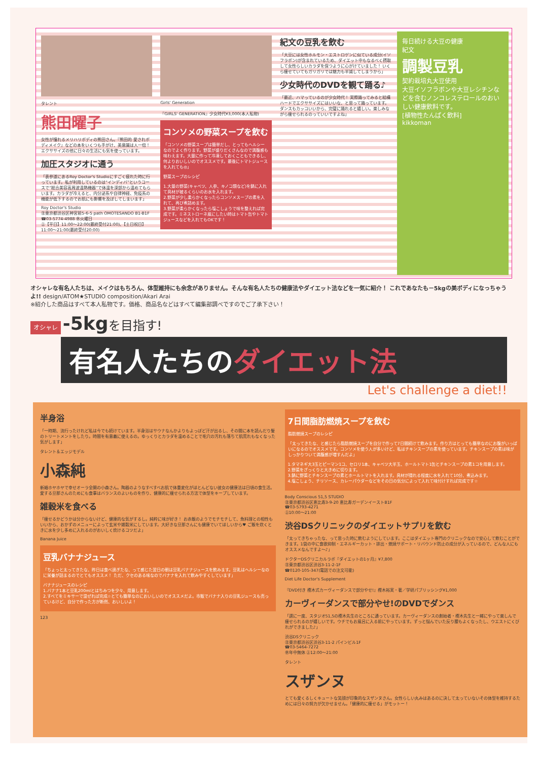タレント
熊田曜子
女性が憧れるメリハリボディの熊田さん。『熊田的 愛されボディメイク』などの本をいくつも手がけ、美意識は人一倍！ エクササイズの他に日々の生活にも気を使っています。
加圧スタジオに通う
「表参道にあるRoy Doctor's Studioにすごく疲れた時に行っています。私が利用しているのは“インディバ”というコースで“総合美容高周波温熱機器”で体温を深部から温めてもらいます。カラダが冷えると、内分泌系や自律神経、免疫系の機能が低下するのでお肌にも影響を及ぼしてしまいます」
Roy Doctor's Studio
㊟東京都渋谷区神宮前5-6-5 path OMOTESANDO B1-B1F
☎03-5774-4988 ㊡火曜日
㊤【平日】11:00～22:00(最終受付21:00)、【土日祝日】11:00～21:00(最終受付20:00)
Girls' Generation
『GIRLS' GENERATION』少女時代¥3,000(本人私物)
コンソメの野菜スープを飲む
「コンソメの野菜スープは簡単だし、とってもヘルシーなのでよく作ります。野菜が盛りだくさんなので満腹感も味わえます。大量に作って冷凍しておくこともできるし、何よりおいしいのでオススメです。最後にトマトジュースを入れても◎」
野菜スープのレシピ
1.大量の野菜(キャベツ、人参、キノコ類など)を鍋に入れて具材が被るくらいのお水を入れます。
2.野菜が少し柔らかくなったらコンソメスープの素を入れて、再び煮詰めます。
3.野菜が柔らかくなったら塩こしょうで味を整えれば完成です。ミネストローネ風にしたい時はトマト缶やトマトジュースなどを入れてもOKです！
紀文の豆乳を飲む
「大豆には女性ホルモン・エストロゲンに似ている成分(イソフラボン)が含まれているため、ダイエット中もなるべく摂取して女性らしいカラダを保つように心がけていました！ いくら痩せていてもガリガリでは魅力も半減してしまうから」
少女時代のDVDを観て踊る♪
「最近、ハマっているのが少女時代！ 実際踊ってみると結構ハードでエクササイズにはいいな、と思って踊っています。ダンスもカッコいいから、完璧に踊れると嬉しい。楽しみながら痩せられるのっていいですよね」
毎日続ける大豆の健康
紀文
調製豆乳
契約栽培丸大豆使用
大豆イソフラボンや大豆レシチンなどを含むノンコレステロールのおいしい健康飲料です。
[植物性たんぱく飲料]
kikkoman
オシャレな有名人たちは、メイクはもちろん、体型維持にも余念がありません。そんな有名人たちの健康法やダイエット法などを一気に紹介！ これであなたも－5kgの美ボディになっちゃうよ!! design/ATOM★STUDIO composition/Akari Arai
※紹介した商品はすべて本人私物です。価格、商品名などはすべて編集部調べですのでご了承下さい！
オシャレ -5kg を目指す!
有名人たちのダイエット法
Let's challenge a diet!!
半身浴
「一時期、流行ったけれど私は今でも続けています。半身浴はサウナなんかよりもよっぽど汗が出るし、その間に本を読んだり髪のトリートメントをしたり。時間を有意義に使えるの。ゆっくりとカラダを温めることで毛穴の汚れも落ちて肌荒れもなくなった気がします」
タレント＆エッジモデル
小森純
新婚ホヤホヤで幸せオーラ全開の小森さん。陶器のようなすべすべお肌で体重変化がほとんどない彼女の健康法は日頃の食生活。愛する旦那さんのためにも食事はバランスのよいものを作り、健康的に痩せられる方法で体型をキープしています。
雑穀米を食べる
「痩せるかどうかは分からないけど、健康的な気がするし。純粋に味が好き！ お赤飯のようでモチモチして、魚料理との相性もいいから、おかずのメニューによって玄米や雑穀米にしています。大好きな旦那さんにも健康でいてほしいから♥ ご飯を炊くときに水を少し多めに入れるのがおいしく炊けるコツだよ」
Banana Juice
豆乳バナナジュース
「ちょっと太ってきたな、昨日は食べ過ぎたな、って感じた翌日の朝は豆乳バナナジュースを飲みます。豆乳はヘルシーなのに栄養が詰まるのでとてもオススメ！ ただ、クセのある味なのでバナナを入れて飲みやすくしています」
バナナジュースのレシピ
1.バナナ1本と豆乳200mlとはちみつを少々、用意します。
2.すべてをミキサーで混ぜれば完成☆とても簡単なのにおいしいのでオススメだよ。市販でバナナ入りの豆乳ジュースも売っているけど、自分で作った方が断然、おいしいよ！
123
7日間脂肪燃焼スープを飲む
脂肪燃焼スープのレシピ
「太ってきたな、と感じたら脂肪燃焼スープを自分で作って7日間続けて飲みます。作り方はとっても簡単なのにお腹がいっぱいになるのでオススメです。コンソメを使う人が多いけど、私はチキンスープの素を使っています。チキンスープの素は味がしっかりついて満腹感が増すんだよ」
1.タマネギ大3玉とピーマン1コ、セロリ1本、キャベツ大半玉、ホールトマト1缶とチキンスープの素1コを用意します。
2.野菜をざっくりと大きめに切ります。
3.鍋に野菜とチキンスープの素とホールトマトを入れます。具材が隠れる程度に水を入れて10分、煮込みます。
4.塩こしょう、チリソース、カレーパウダーなどをその日の気分によって入れて味付けすれば完成です☆
Body Conscious 51,5 STUDIO
㊟東京都渋谷区恵比寿3-9-20 恵比寿ガーデンイーストB1F
☎03-5793-4271
㊤10:00～21:00
渋谷DSクリニックのダイエットサプリを飲む
「太ってきちゃったな、って思った時に飲むようにしています。ここはダイエット専門のクリニックなので安心して飲むことができます。1袋の中に食欲抑制・エネルギーカット・排出・燃焼サポート・リバウンド防止の成分が入っているので、どんな人にもオススメなんですよ～♪」
ドクターDSクリニカルラボ『ダイエットの1ヶ月』¥7,800
㊟東京都渋谷区渋谷3-11-2-1F
☎0120-105-347(電話での注文可能)
Diet Life Doctor's Supplement
『DVD付き 樫木式カーヴィーダンスで部分やせ!』樫木裕実・著／学研パブリッシング¥1,000
カーヴィーダンスで部分やせ!のDVDでダンス
「週に一度、スタジオ51,5の樫木先生のところに通っています。カーヴィーダンスの創始者・樫木先生と一緒にやって楽しんで痩せられるのが嬉しいです。ウチでもお風呂に入る前にやっています。ずっと悩んでいた反り腰もよくなったし、ウエストにくびれができました♪」
渋谷DSクリニック
㊟東京都渋谷区渋谷3-11-2 パインビル1F
☎03-5464-7272
㊡年中無休 ㊤12:00～21:00
タレント
スザンヌ
とても愛くるしくキュートな笑顔が印象的なスザンヌさん。女性らしい丸みはあるのに決して太っていないその体型を維持するためには日々の努力が欠かせません。「健康的に痩せる」がモットー！